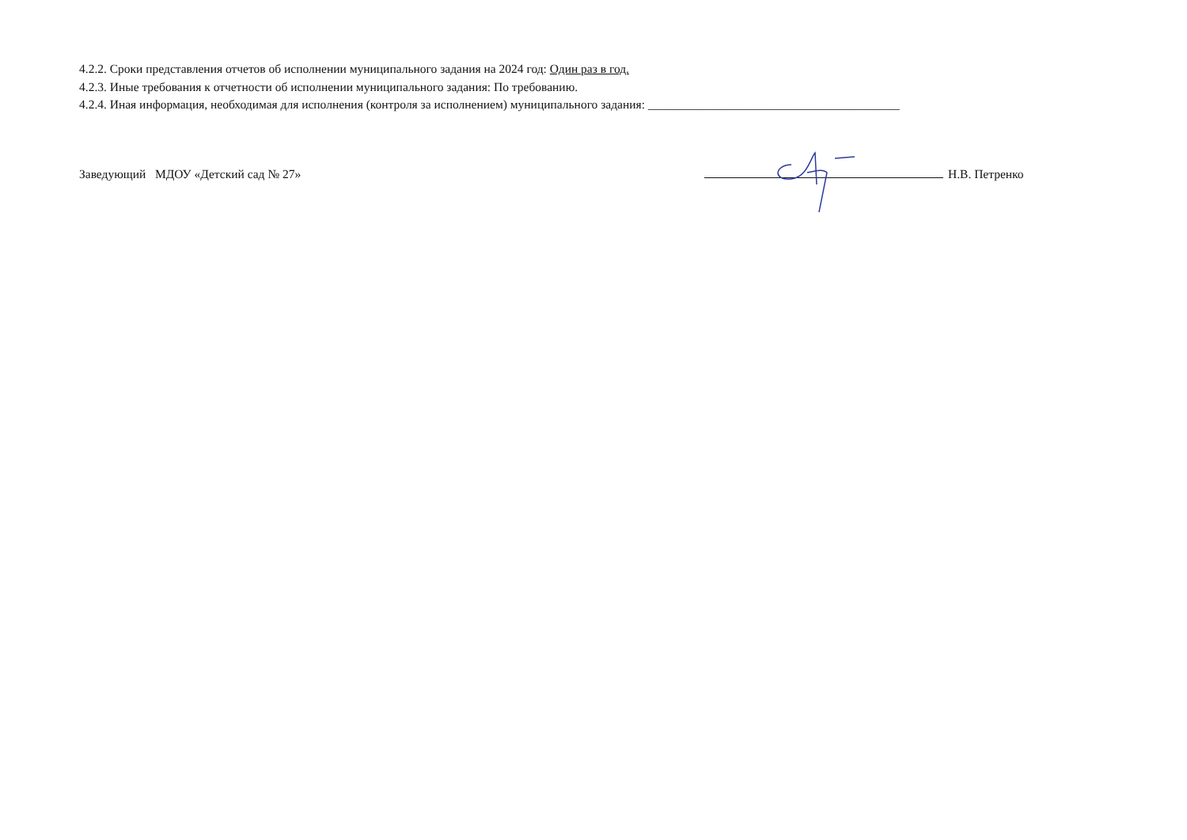4.2.2. Сроки представления отчетов об исполнении муниципального задания на 2024 год: Один раз в год.
4.2.3. Иные требования к отчетности об исполнении муниципального задания: По требованию.
4.2.4. Иная информация, необходимая для исполнения (контроля за исполнением) муниципального задания: _________________________________________
Заведующий МДОУ «Детский сад № 27»
Н.В. Петренко